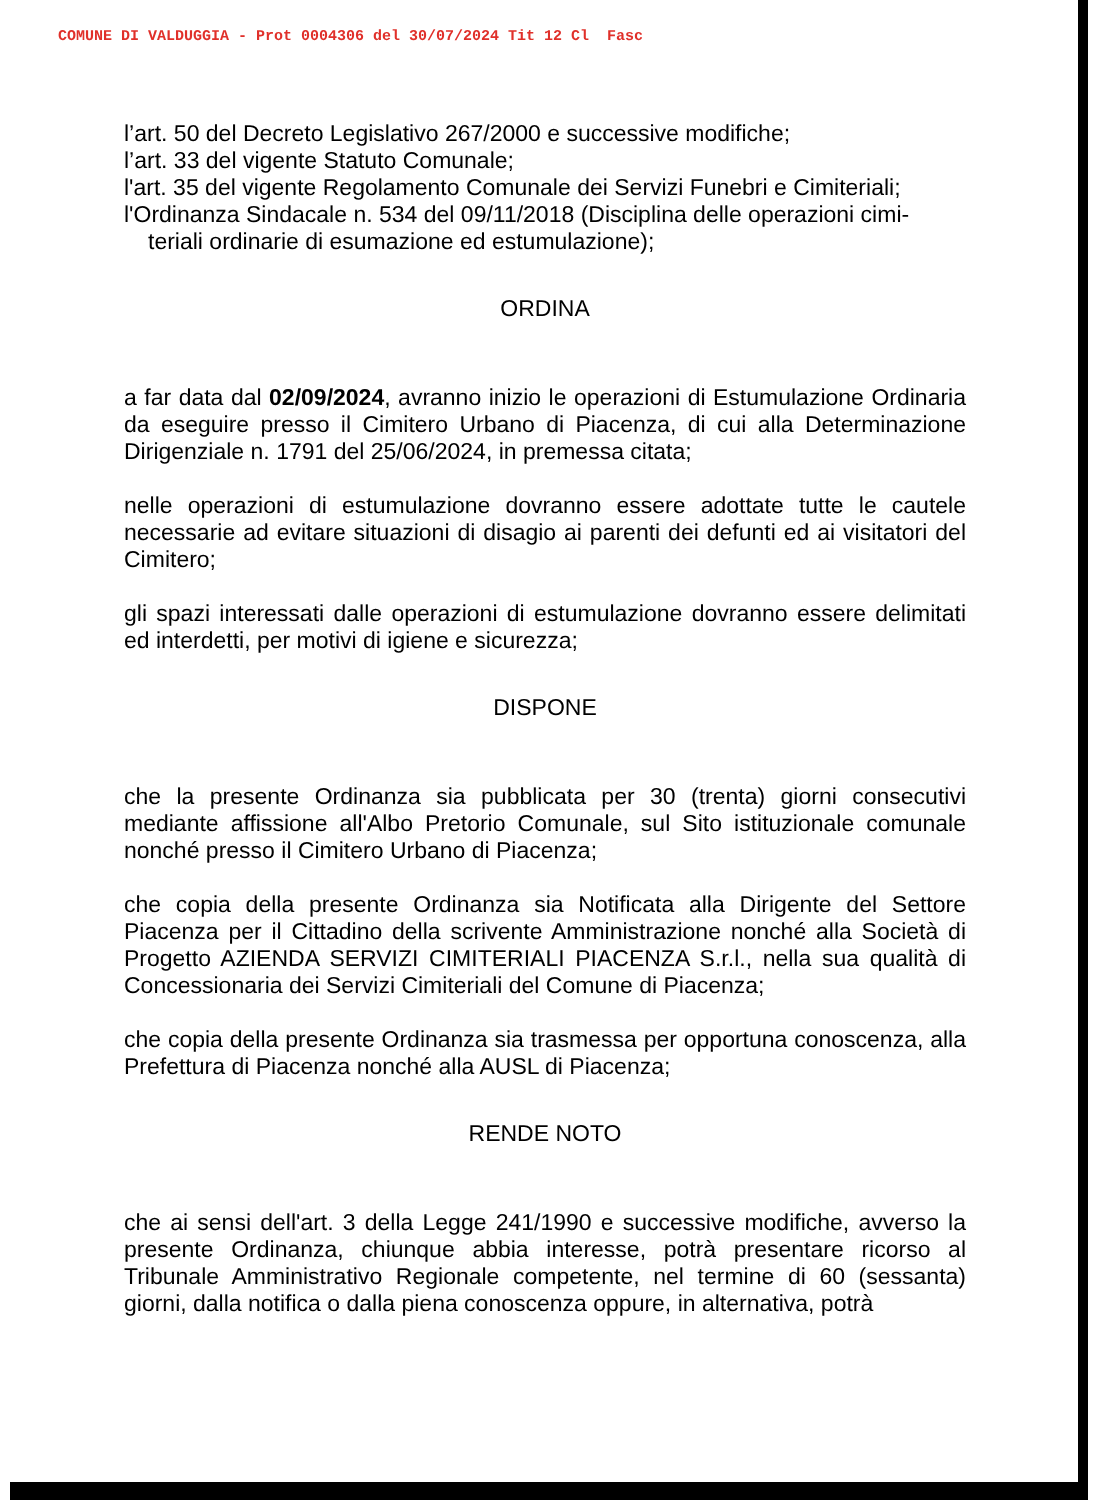COMUNE DI VALDUGGIA - Prot 0004306 del 30/07/2024 Tit 12 Cl Fasc
l’art. 50 del Decreto Legislativo 267/2000 e successive modifiche;
l’art. 33 del vigente Statuto Comunale;
l'art. 35 del vigente Regolamento Comunale dei Servizi Funebri e Cimiteriali;
l'Ordinanza Sindacale n. 534 del 09/11/2018 (Disciplina delle operazioni cimi-
teriali ordinarie di esumazione ed estumulazione);
ORDINA
a far data dal 02/09/2024, avranno inizio le operazioni di Estumulazione Ordinaria da eseguire presso il Cimitero Urbano di Piacenza, di cui alla Determinazione Dirigenziale n. 1791 del 25/06/2024, in premessa citata;
nelle operazioni di estumulazione dovranno essere adottate tutte le cautele necessarie ad evitare situazioni di disagio ai parenti dei defunti ed ai visitatori del Cimitero;
gli spazi interessati dalle operazioni di estumulazione dovranno essere delimitati ed interdetti, per motivi di igiene e sicurezza;
DISPONE
che la presente Ordinanza sia pubblicata per 30 (trenta) giorni consecutivi mediante affissione all'Albo Pretorio Comunale, sul Sito istituzionale comunale nonché presso il Cimitero Urbano di Piacenza;
che copia della presente Ordinanza sia Notificata alla Dirigente del Settore Piacenza per il Cittadino della scrivente Amministrazione nonché alla Società di Progetto AZIENDA SERVIZI CIMITERIALI PIACENZA S.r.l., nella sua qualità di Concessionaria dei Servizi Cimiteriali del Comune di Piacenza;
che copia della presente Ordinanza sia trasmessa per opportuna conoscenza, alla Prefettura di Piacenza nonché alla AUSL di Piacenza;
RENDE NOTO
che ai sensi dell'art. 3 della Legge 241/1990 e successive modifiche, avverso la presente Ordinanza, chiunque abbia interesse, potrà presentare ricorso al Tribunale Amministrativo Regionale competente, nel termine di 60 (sessanta) giorni, dalla notifica o dalla piena conoscenza oppure, in alternativa, potrà